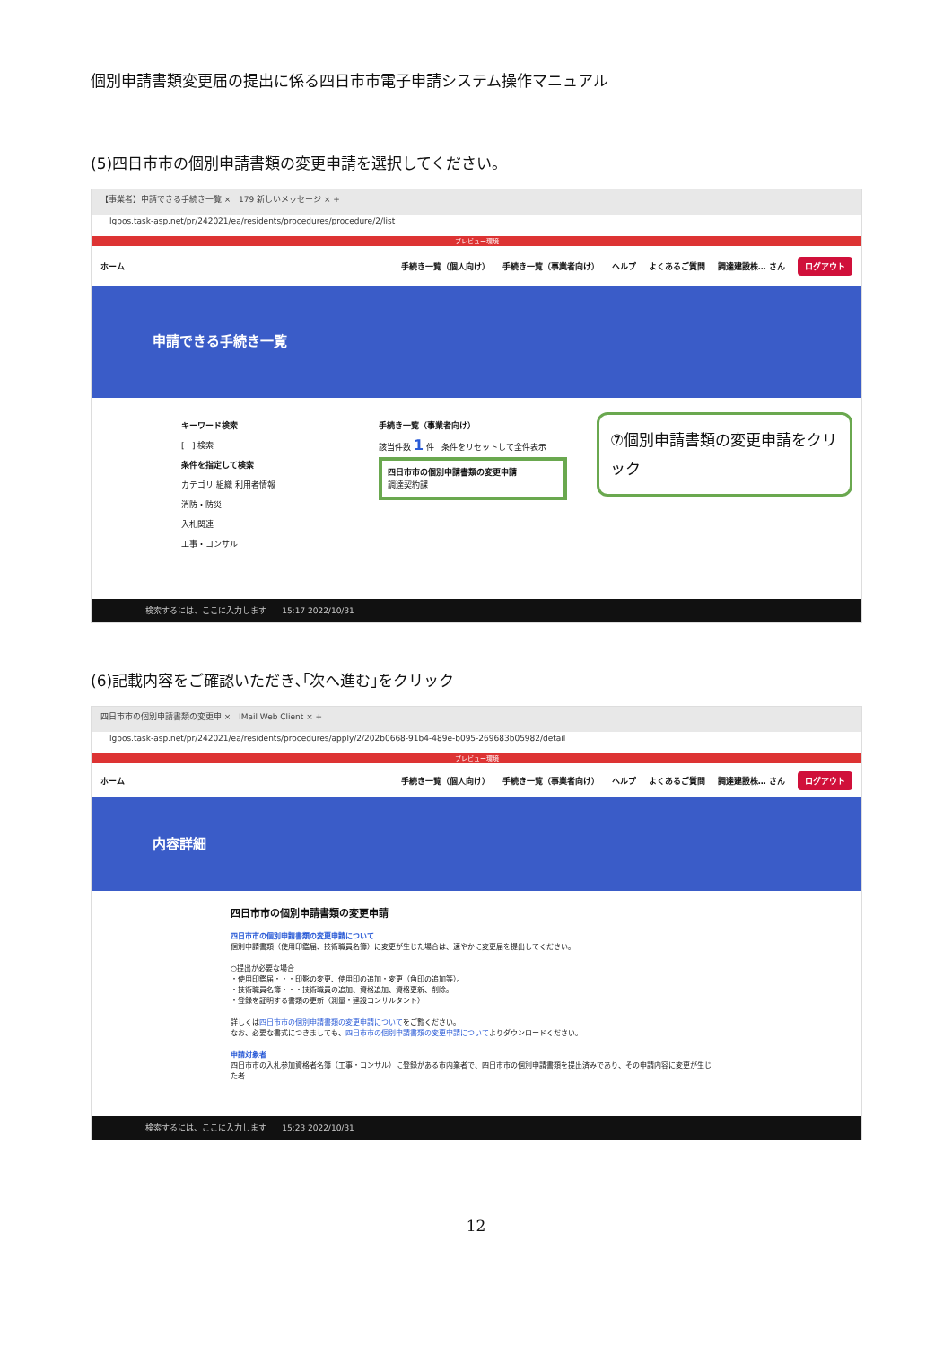個別申請書類変更届の提出に係る四日市市電子申請システム操作マニュアル
(5)四日市市の個別申請書類の変更申請を選択してください。
【事業者】申請できる手続き一覧 × 179 新しいメッセージ × +
lgpos.task-asp.net/pr/242021/ea/residents/procedures/procedure/2/list
プレビュー環境
ホーム 手続き一覧（個人向け） 手続き一覧（事業者向け） ヘルプ よくあるご質問 調達建設株… さん ログアウト
申請できる手続き一覧
キーワード検索
[ ] 検索
条件を指定して検索
カテゴリ 組織 利用者情報
消防・防災
入札関連
工事・コンサル
手続き一覧（事業者向け）
該当件数 1 件 条件をリセットして全件表示
四日市市の個別申請書類の変更申請
調達契約課
⑦個別申請書類の変更申請をクリック
検索するには、ここに入力します 15:17 2022/10/31
(6)記載内容をご確認いただき､｢次へ進む｣をクリック
四日市市の個別申請書類の変更申 × IMail Web Client × +
lgpos.task-asp.net/pr/242021/ea/residents/procedures/apply/2/202b0668-91b4-489e-b095-269683b05982/detail
プレビュー環境
ホーム 手続き一覧（個人向け） 手続き一覧（事業者向け） ヘルプ よくあるご質問 調達建設株… さん ログアウト
内容詳細
四日市市の個別申請書類の変更申請
四日市市の個別申請書類の変更申請について
個別申請書類（使用印鑑届、技術職員名簿）に変更が生じた場合は、速やかに変更届を提出してください。
○提出が必要な場合
・使用印鑑届・・・印影の変更、使用印の追加・変更（角印の追加等）。
・技術職員名簿・・・技術職員の追加、資格追加、資格更新、削除。
・登録を証明する書類の更新（測量・建設コンサルタント）
詳しくは四日市市の個別申請書類の変更申請についてをご覧ください。
なお、必要な書式につきましても、四日市市の個別申請書類の変更申請についてよりダウンロードください。
申請対象者
四日市市の入札参加資格者名簿（工事・コンサル）に登録がある市内業者で、四日市市の個別申請書類を提出済みであり、その申請内容に変更が生じた者
検索するには、ここに入力します 15:23 2022/10/31
12